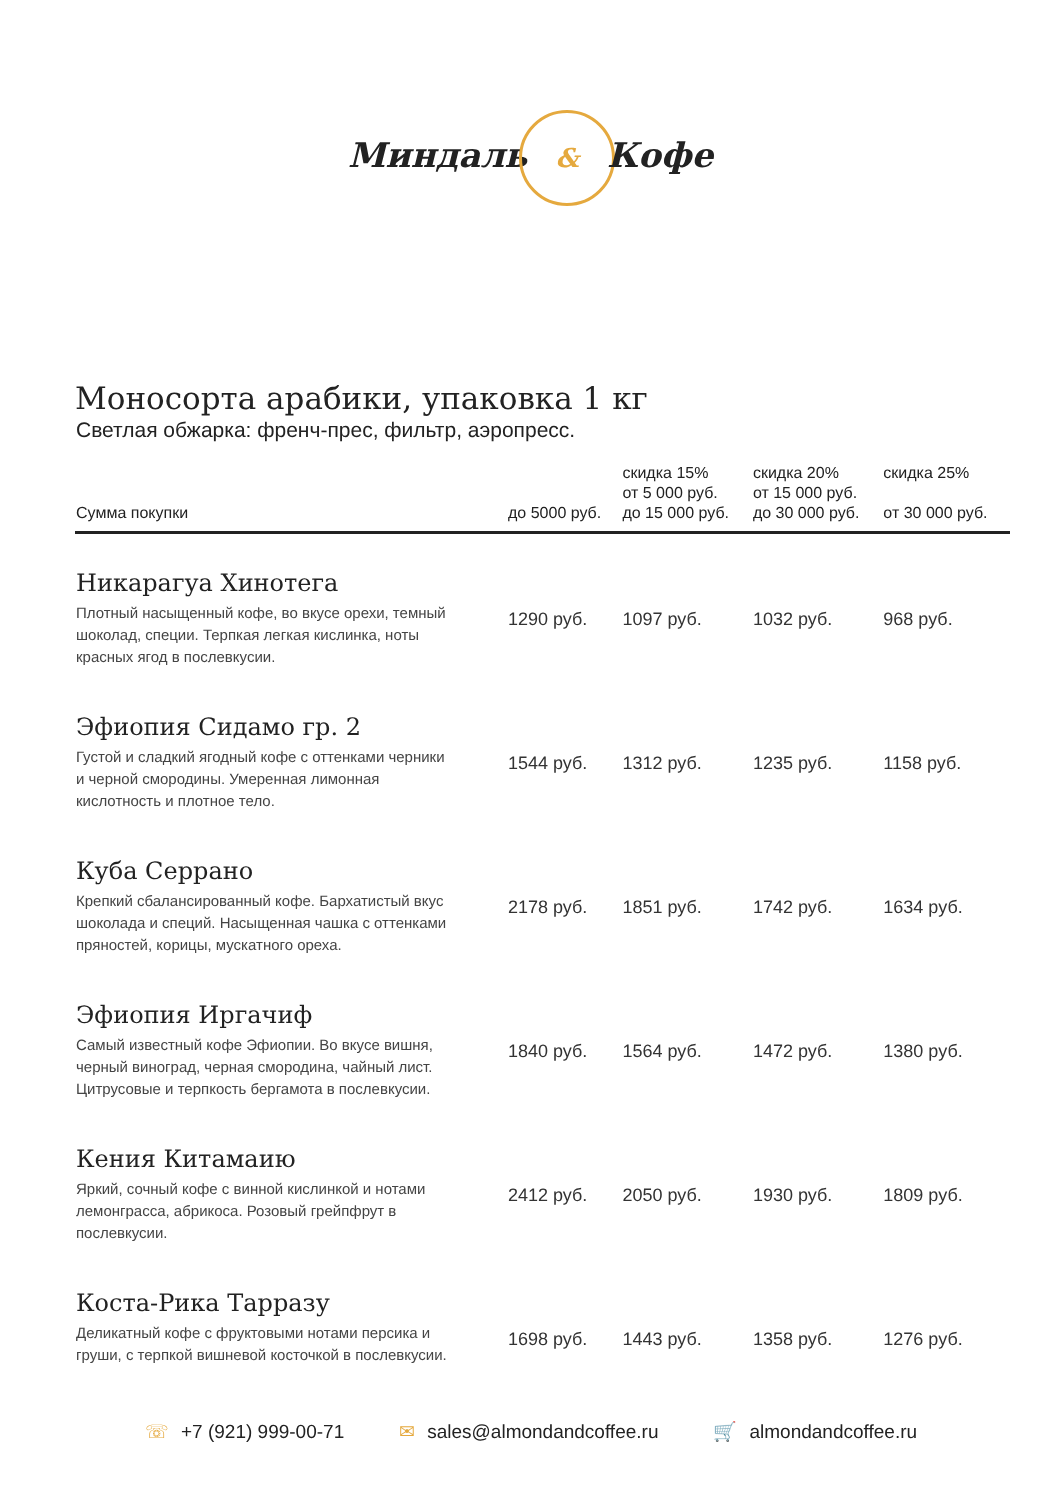Миндаль & Кофе
Моносорта арабики, упаковка 1 кг
Светлая обжарка: френч-прес, фильтр, аэропресс.
| Сумма покупки | до 5000 руб. | скидка 15% от 5 000 руб. до 15 000 руб. | скидка 20% от 15 000 руб. до 30 000 руб. | скидка 25% от 30 000 руб. |
| --- | --- | --- | --- | --- |
| Никарагуа Хинотега Плотный насыщенный кофе, во вкусе орехи, темный шоколад, специи. Терпкая легкая кислинка, ноты красных ягод в послевкусии. | 1290 руб. | 1097 руб. | 1032 руб. | 968 руб. |
| Эфиопия Сидамо гр. 2 Густой и сладкий ягодный кофе с оттенками черники и черной смородины. Умеренная лимонная кислотность и плотное тело. | 1544 руб. | 1312 руб. | 1235 руб. | 1158 руб. |
| Куба Серрано Крепкий сбалансированный кофе. Бархатистый вкус шоколада и специй. Насыщенная чашка с оттенками пряностей, корицы, мускатного ореха. | 2178 руб. | 1851 руб. | 1742 руб. | 1634 руб. |
| Эфиопия Иргачиф Самый известный кофе Эфиопии. Во вкусе вишня, черный виноград, черная смородина, чайный лист. Цитрусовые и терпкость бергамота в послевкусии. | 1840 руб. | 1564 руб. | 1472 руб. | 1380 руб. |
| Кения Китамаию Яркий, сочный кофе с винной кислинкой и нотами лемонграсса, абрикоса. Розовый грейпфрут в послевкусии. | 2412 руб. | 2050 руб. | 1930 руб. | 1809 руб. |
| Коста-Рика Тарразу Деликатный кофе с фруктовыми нотами персика и груши, с терпкой вишневой косточкой в послевкусии. | 1698 руб. | 1443 руб. | 1358 руб. | 1276 руб. |
☏ +7 (921) 999-00-71 ✉ sales@almondandcoffee.ru 🛒 almondandcoffee.ru